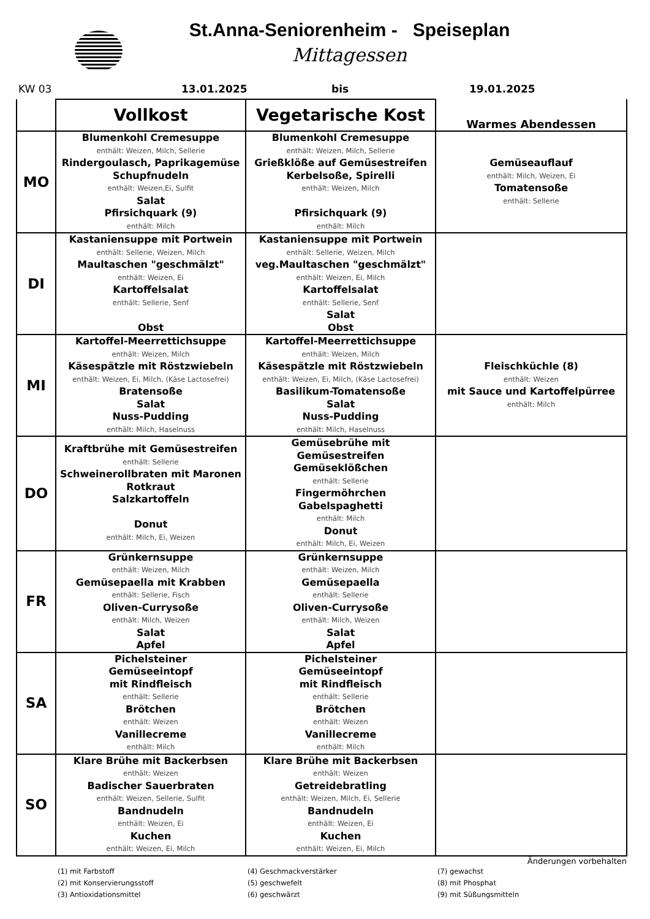St.Anna-Seniorenheim - Speiseplan
Mittagessen
KW 03 13.01.2025 bis 19.01.2025
| | Vollkost | Vegetarische Kost | Warmes Abendessen |
| --- | --- | --- | --- |
| MO | Blumenkohl Cremesuppe enthält: Weizen, Milch, Sellerie Rindergoulasch, Paprikagemüse Schupfnudeln enthält: Weizen,Ei, Sulfit Salat Pfirsichquark (9) enthält: Milch | Blumenkohl Cremesuppe enthält: Weizen, Milch, Sellerie Grießklöße auf Gemüsestreifen Kerbelsoße, Spirelli enthält: Weizen, Milch Pfirsichquark (9) enthält: Milch | Gemüseauflauf enthält: Milch, Weizen, Ei Tomatensoße enthält: Sellerie |
| DI | Kastaniensuppe mit Portwein enthält: Sellerie, Weizen, Milch Maultaschen "geschmälzt" enthält: Weizen, Ei Kartoffelsalat enthält: Sellerie, Senf Obst | Kastaniensuppe mit Portwein enthält: Sellerie, Weizen, Milch veg.Maultaschen "geschmälzt" enthält: Weizen, Ei, Milch Kartoffelsalat enthält: Sellerie, Senf Salat Obst | |
| MI | Kartoffel-Meerrettichsuppe enthält: Weizen, Milch Käsespätzle mit Röstzwiebeln enthält: Weizen, Ei, Milch, (Käse Lactosefrei) Bratensoße Salat Nuss-Pudding enthält: Milch, Haselnuss | Kartoffel-Meerrettichsuppe enthält: Weizen, Milch Käsespätzle mit Röstzwiebeln enthält: Weizen, Ei, Milch, (Käse Lactosefrei) Basilikum-Tomatensoße Salat Nuss-Pudding enthält: Milch, Haselnuss | Fleischküchle (8) enthält: Weizen mit Sauce und Kartoffelpürree enthält: Milch |
| DO | Kraftbrühe mit Gemüsestreifen enthält: Sellerie Schweinerollbraten mit Maronen Rotkraut Salzkartoffeln Donut enthält: Milch, Ei, Weizen | Gemüsebrühe mit Gemüsestreifen Gemüseklößchen enthält: Sellerie Fingermöhrchen Gabelspaghetti enthält: Milch Donut enthält: Milch, Ei, Weizen | |
| FR | Grünkernsuppe enthält: Weizen, Milch Gemüsepaella mit Krabben enthält: Sellerie, Fisch Oliven-Currysoße enthält: Milch, Weizen Salat Apfel | Grünkernsuppe enthält: Weizen, Milch Gemüsepaella enthält: Sellerie Oliven-Currysoße enthält: Milch, Weizen Salat Apfel | |
| SA | Pichelsteiner Gemüseeintopf mit Rindfleisch enthält: Sellerie Brötchen enthält: Weizen Vanillecreme enthält: Milch | Pichelsteiner Gemüseeintopf mit Rindfleisch enthält: Sellerie Brötchen enthält: Weizen Vanillecreme enthält: Milch | |
| SO | Klare Brühe mit Backerbsen enthält: Weizen Badischer Sauerbraten enthält: Weizen, Sellerie, Sulfit Bandnudeln enthält: Weizen, Ei Kuchen enthält: Weizen, Ei, Milch | Klare Brühe mit Backerbsen enthält: Weizen Getreidebratling enthält: Weizen, Milch, Ei, Sellerie Bandnudeln enthält: Weizen, Ei Kuchen enthält: Weizen, Ei, Milch | |
Änderungen vorbehalten
(1) mit Farbstoff
(4) Geschmackverstärker
(7) gewachst
(2) mit Konservierungsstoff
(5) geschwefelt
(8) mit Phosphat
(3) Antioxidationsmittel
(6) geschwärzt
(9) mit Süßungsmitteln